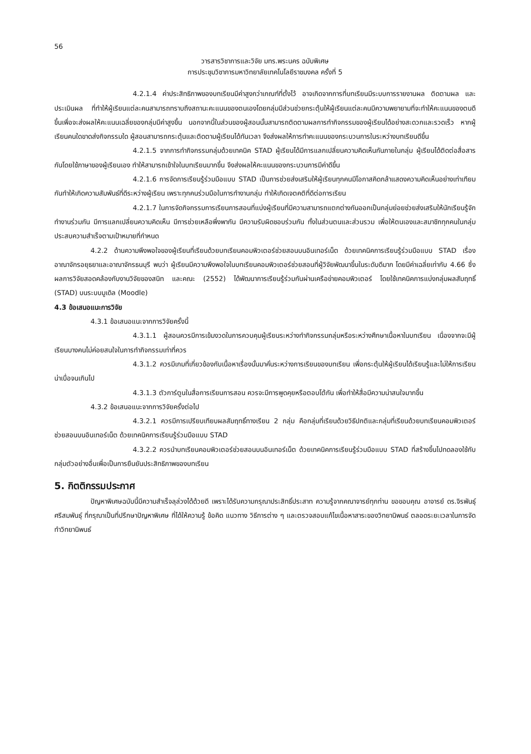56
วารสารวิชาการและวิจัย มทร.พระนคร ฉบับพิเศษ
การประชุมวิชาการมหาวิทยาลัยเทคโนโลยีราชมงคล ครั้งที่ 5
4.2.1.4 ค่าประสิทธิภาพของบทเรียนมีค่าสูงกว่าเกณฑ์ที่ตั้งไว้ อาจเกิดจากการที่บทเรียนมีระบบการรายงานผล ติดตามผล และประเมินผล ที่ทำให้ผู้เรียนแต่ละคนสามารถทราบถึงสถานะคะแนนของตนเองโดยกลุ่มมีส่วนช่วยกระตุ้นให้ผู้เรียนแต่ละคนมีความพยายามที่จะทำให้คะแนนของตนดีขึ้นเพื่อจะส่งผลให้คะแนนเฉลี่ยของกลุ่มมีค่าสูงขึ้น นอกจากนี้ในส่วนของผู้สอนนั้นสามารถติดตามผลการทำกิจกรรมของผู้เรียนได้อย่างสะดวกและรวดเร็ว หากผู้เรียนคนใดขาดส่งกิจกรรมใด ผู้สอนสามารถกระตุ้นและติดตามผู้เรียนได้ทันเวลา จึงส่งผลให้การทำคะแนนของกระบวนการในระหว่างบทเรียนดีขึ้น
4.2.1.5 จากการทำกิจกรรมกลุ่มด้วยเทคนิค STAD ผู้เรียนได้มีการแลกเปลี่ยนความคิดเห็นกันภายในกลุ่ม ผู้เรียนได้ติดต่อสื่อสารกันโดยใช้ภาษาของผู้เรียนเอง ทำให้สามารถเข้าใจในบทเรียนมากขึ้น จึงส่งผลให้คะแนนของกระบวนการมีค่าดีขึ้น
4.2.1.6 การจัดการเรียนรู้ร่วมมือแบบ STAD เป็นการช่วยส่งเสริมให้ผู้เรียนทุกคนมีโอกาสคิดกล้าแสดงความคิดเห็นอย่างเท่าเทียมกันทำให้เกิดความสัมพันธ์ที่ดีระหว่างผู้เรียน เพราะทุกคนร่วมมือในการทำงานกลุ่ม ทำให้เกิดเจตคติที่ดีต่อการเรียน
4.2.1.7 ในการจัดกิจกรรมการเรียนการสอนที่แบ่งผู้เรียนที่มีความสามารถแตกต่างกันออกเป็นกลุ่มย่อยช่วยส่งเสริมให้นักเรียนรู้จักทำงานร่วมกัน มีการแลกเปลี่ยนความคิดเห็น มีการช่วยเหลือพึ่งพากัน มีความรับผิดชอบร่วมกัน ทั้งในส่วนตนและส่วนรวม เพื่อให้ตนเองและสมาชิกทุกคนในกลุ่มประสบความสำเร็จตามเป้าหมายที่กำหนด
4.2.2 ด้านความพึงพอใจของผู้เรียนที่เรียนด้วยบทเรียนคอมพิวเตอร์ช่วยสอนบนอินเทอร์เน็ต ด้วยเทคนิคการเรียนรู้ร่วมมือแบบ STAD เรื่อง อาณาจักรอยุธยาและอาณาจักรธนบุรี พบว่า ผู้เรียนมีความพึงพอใจในบทเรียนคอมพิวเตอร์ช่วยสอนที่ผู้วิจัยพัฒนาขึ้นในระดับดีมาก โดยมีค่าเฉลี่ยเท่ากับ 4.66 ซึ่งผลการวิจัยสอดคล้องกับงานวิจัยของสนิท และคณะ (2552) ได้พัฒนาการเรียนรู้ร่วมกันผ่านเครือข่ายคอมพิวเตอร์ โดยใช้เทคนิคการแบ่งกลุ่มผลสัมฤทธิ์ (STAD) บนระบบมูเดิล (Moodle)
4.3 ข้อเสนอแนะการวิจัย
4.3.1 ข้อเสนอแนะจากการวิจัยครั้งนี้
4.3.1.1 ผู้สอนควรมีการเข้มงวดในการควบคุมผู้เรียนระหว่างทำกิจกรรมกลุ่มหรือระหว่างศึกษาเนื้อหาในบทเรียน เนื่องจากจะมีผู้เรียนบางคนไม่ค่อยสนใจในการทำกิจกรรมเท่าที่ควร
4.3.1.2 ควรมีเกมที่เกี่ยวข้องกับเนื้อหาเรื่องนั้นมาคั่นระหว่างการเรียนของบทเรียน เพื่อกระตุ้นให้ผู้เรียนได้เรียนรู้และไม่ให้การเรียนน่าเบื่อจนเกินไป
4.3.1.3 ตัวการ์ตูนในสื่อการเรียนการสอน ควรจะมีการพูดคุยหรือตอบโต้กัน เพื่อทำให้สื่อมีความน่าสนใจมากขึ้น
4.3.2 ข้อเสนอแนะจากการวิจัยครั้งต่อไป
4.3.2.1 ควรมีการเปรียบเทียบผลสัมฤทธิ์ทางเรียน 2 กลุ่ม คือกลุ่มที่เรียนด้วยวิธีปกติและกลุ่มที่เรียนด้วยบทเรียนคอมพิวเตอร์ช่วยสอนบนอินเทอร์เน็ต ด้วยเทคนิคการเรียนรู้ร่วมมือแบบ STAD
4.3.2.2 ควรนำบทเรียนคอมพิวเตอร์ช่วยสอนบนอินเทอร์เน็ต ด้วยเทคนิคการเรียนรู้ร่วมมือแบบ STAD ที่สร้างขึ้นไปทดลองใช้กับกลุ่มตัวอย่างอื่นเพื่อเป็นการยืนยันประสิทธิภาพของบทเรียน
5. กิตติกรรมประกาศ
ปัญหาพิเศษฉบับนี้มีความสำเร็จลุล่วงได้ด้วยดี เพราะได้รับความกรุณาประสิทธิ์ประสาท ความรู้จากคณาจารย์ทุกท่าน ขอขอบคุณ อาจารย์ ดร.จิรพันธุ์ ศรีสมพันธุ์ ที่กรุณาเป็นที่ปรึกษาปัญหาพิเศษ ที่ได้ให้ความรู้ ข้อคิด แนวทาง วิธีการต่าง ๆ และตรวจสอบแก้ไขเนื้อหาสาระของวิทยานิพนธ์ ตลอดระยะเวลาในการจัดทำวิทยานิพนธ์